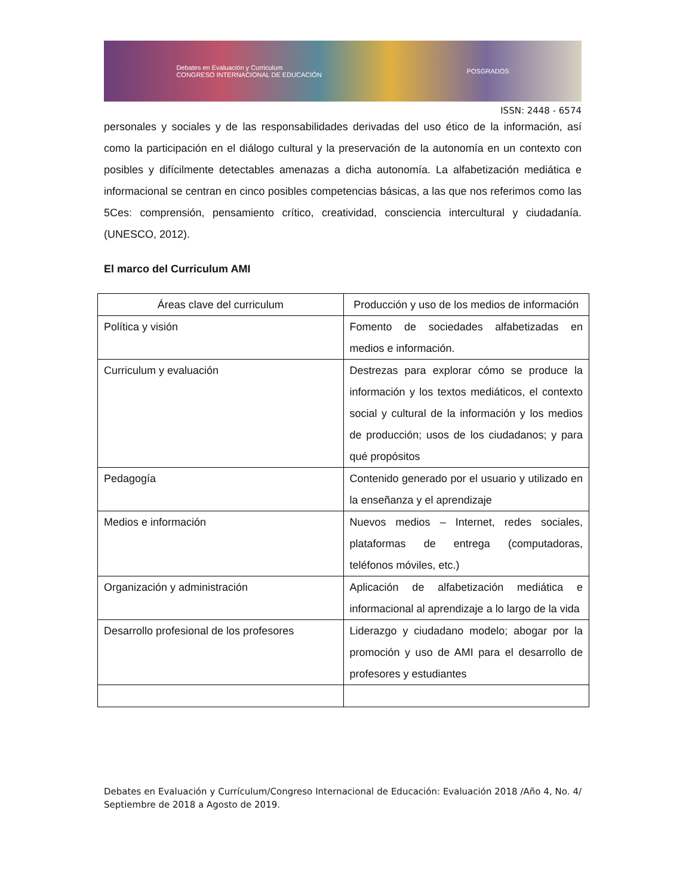Debates en Evaluación y Curriculum
CONGRESO INTERNACIONAL DE EDUCACIÓN POSGRADOS
ISSN: 2448 - 6574
personales y sociales y de las responsabilidades derivadas del uso ético de la información, así como la participación en el diálogo cultural y la preservación de la autonomía en un contexto con posibles y difícilmente detectables amenazas a dicha autonomía. La alfabetización mediática e informacional se centran en cinco posibles competencias básicas, a las que nos referimos como las 5Ces: comprensión, pensamiento crítico, creatividad, consciencia intercultural y ciudadanía. (UNESCO, 2012).
El marco del Curriculum AMI
| Áreas clave del curriculum | Producción y uso de los medios de información |
| Política y visión | Fomento de sociedades alfabetizadas en medios e información. |
| Curriculum y evaluación | Destrezas para explorar cómo se produce la información y los textos mediáticos, el contexto social y cultural de la información y los medios de producción; usos de los ciudadanos; y para qué propósitos |
| Pedagogía | Contenido generado por el usuario y utilizado en la enseñanza y el aprendizaje |
| Medios e información | Nuevos medios – Internet, redes sociales, plataformas de entrega (computadoras, teléfonos móviles, etc.) |
| Organización y administración | Aplicación de alfabetización mediática e informacional al aprendizaje a lo largo de la vida |
| Desarrollo profesional de los profesores | Liderazgo y ciudadano modelo; abogar por la promoción y uso de AMI para el desarrollo de profesores y estudiantes |
Debates en Evaluación y Currículum/Congreso Internacional de Educación: Evaluación 2018 /Año 4, No. 4/ Septiembre de 2018 a Agosto de 2019.